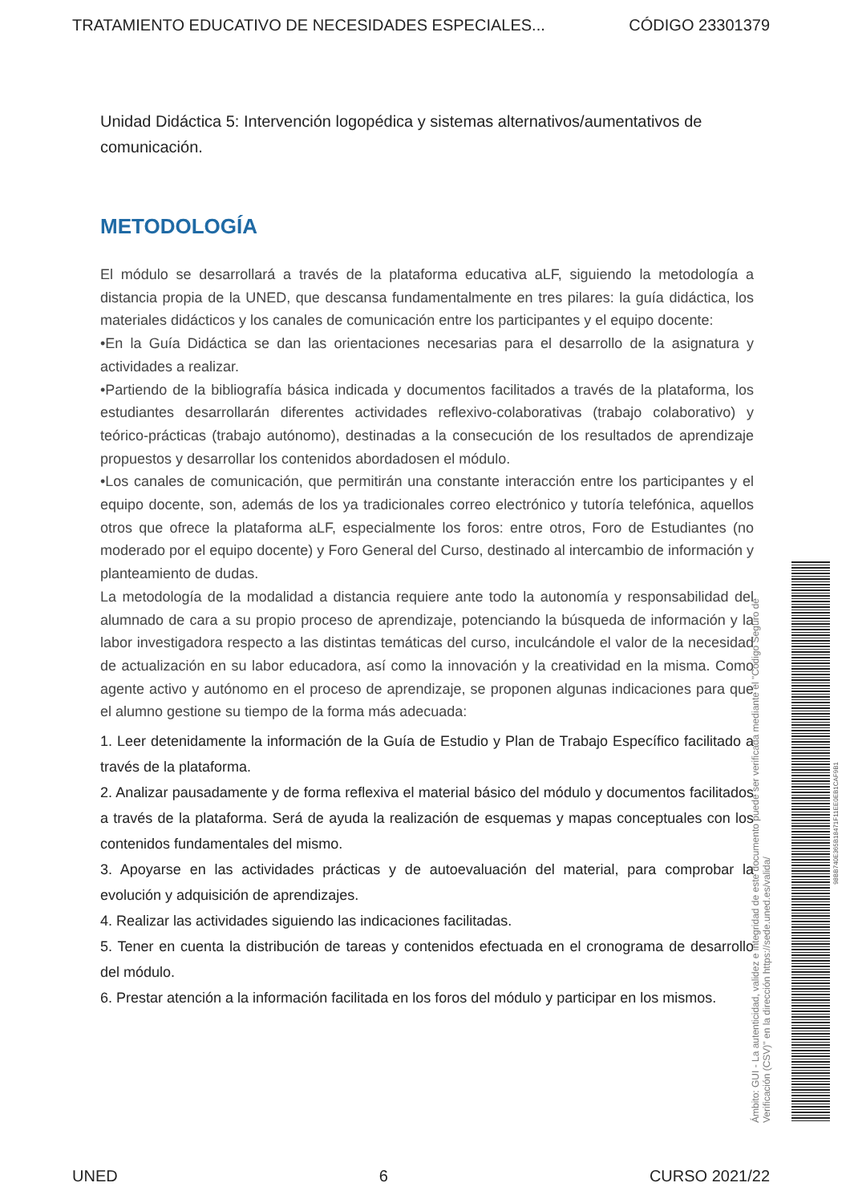TRATAMIENTO EDUCATIVO DE NECESIDADES ESPECIALES... CÓDIGO 23301379
Unidad Didáctica 5: Intervención logopédica y sistemas alternativos/aumentativos de comunicación.
METODOLOGÍA
El módulo se desarrollará a través de la plataforma educativa aLF, siguiendo la metodología a distancia propia de la UNED, que descansa fundamentalmente en tres pilares: la guía didáctica, los materiales didácticos y los canales de comunicación entre los participantes y el equipo docente:
•En la Guía Didáctica se dan las orientaciones necesarias para el desarrollo de la asignatura y actividades a realizar.
•Partiendo de la bibliografía básica indicada y documentos facilitados a través de la plataforma, los estudiantes desarrollarán diferentes actividades reflexivo-colaborativas (trabajo colaborativo) y teórico-prácticas (trabajo autónomo), destinadas a la consecución de los resultados de aprendizaje propuestos y desarrollar los contenidos abordadosen el módulo.
•Los canales de comunicación, que permitirán una constante interacción entre los participantes y el equipo docente, son, además de los ya tradicionales correo electrónico y tutoría telefónica, aquellos otros que ofrece la plataforma aLF, especialmente los foros: entre otros, Foro de Estudiantes (no moderado por el equipo docente) y Foro General del Curso, destinado al intercambio de información y planteamiento de dudas.
La metodología de la modalidad a distancia requiere ante todo la autonomía y responsabilidad del alumnado de cara a su propio proceso de aprendizaje, potenciando la búsqueda de información y la labor investigadora respecto a las distintas temáticas del curso, inculcándole el valor de la necesidad de actualización en su labor educadora, así como la innovación y la creatividad en la misma. Como agente activo y autónomo en el proceso de aprendizaje, se proponen algunas indicaciones para que el alumno gestione su tiempo de la forma más adecuada:
1. Leer detenidamente la información de la Guía de Estudio y Plan de Trabajo Específico facilitado a través de la plataforma.
2. Analizar pausadamente y de forma reflexiva el material básico del módulo y documentos facilitados a través de la plataforma. Será de ayuda la realización de esquemas y mapas conceptuales con los contenidos fundamentales del mismo.
3. Apoyarse en las actividades prácticas y de autoevaluación del material, para comprobar la evolución y adquisición de aprendizajes.
4. Realizar las actividades siguiendo las indicaciones facilitadas.
5. Tener en cuenta la distribución de tareas y contenidos efectuada en el cronograma de desarrollo del módulo.
6. Prestar atención a la información facilitada en los foros del módulo y participar en los mismos.
Ámbito: GUI - La autenticidad, validez e integridad de este documento puede ser verificada mediante el "Código Seguro de Verificación (CSV)" en la dirección https://sede.uned.es/valida/
98BB740E365B18471F11EE0EB1CAF9B1
UNED 6 CURSO 2021/22